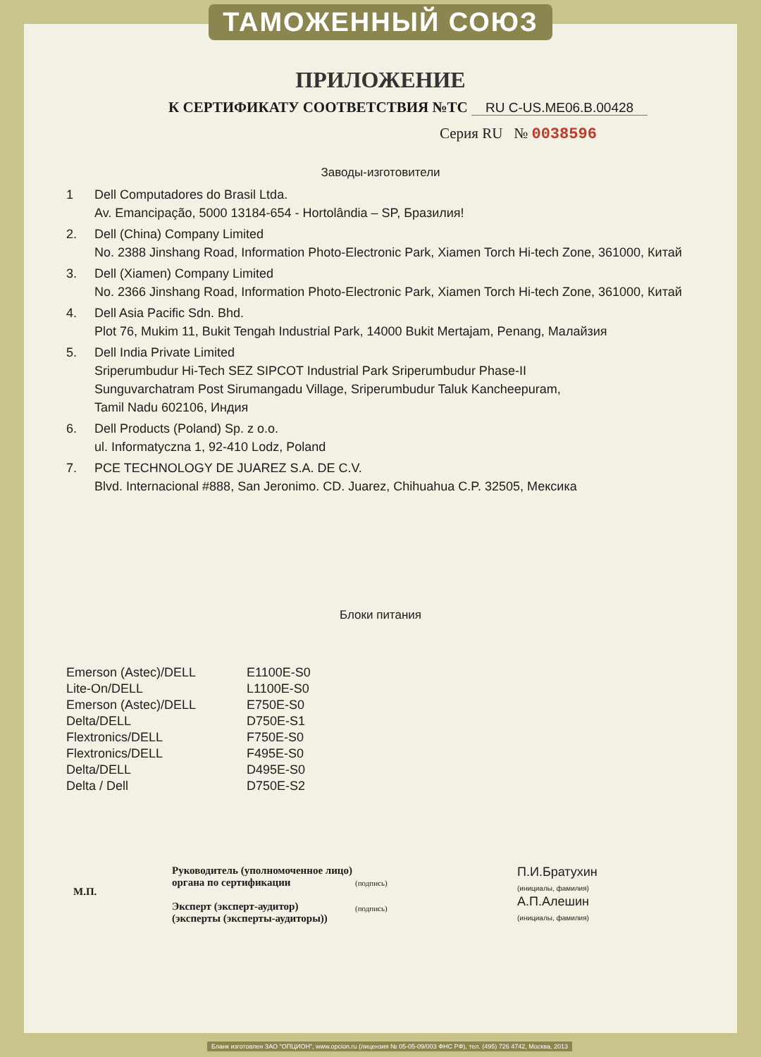ТАМОЖЕННЫЙ СОЮЗ
ПРИЛОЖЕНИЕ
К СЕРТИФИКАТУ СООТВЕТСТВИЯ №ТС RU C-US.ME06.B.00428
Серия RU № 0038596
Заводы-изготовители
1 Dell Computadores do Brasil Ltda.
Av. Emancipação, 5000 13184-654 - Hortolândia – SP, Бразилия!
2. Dell (China) Company Limited
No. 2388 Jinshang Road, Information Photo-Electronic Park, Xiamen Torch Hi-tech Zone, 361000, Китай
3. Dell (Xiamen) Company Limited
No. 2366 Jinshang Road, Information Photo-Electronic Park, Xiamen Torch Hi-tech Zone, 361000, Китай
4. Dell Asia Pacific Sdn. Bhd.
Plot 76, Mukim 11, Bukit Tengah Industrial Park, 14000 Bukit Mertajam, Penang, Малайзия
5. Dell India Private Limited
Sriperumbudur Hi-Tech SEZ SIPCOT Industrial Park Sriperumbudur Phase-II
Sunguvarchatram Post Sirumangadu Village, Sriperumbudur Taluk Kancheepuram,
Tamil Nadu 602106, Индия
6. Dell Products (Poland) Sp. z o.o.
ul. Informatyczna 1, 92-410 Lodz, Poland
7. PCE TECHNOLOGY DE JUAREZ S.A. DE C.V.
Blvd. Internacional #888, San Jeronimo. CD. Juarez, Chihuahua C.P. 32505, Мексика
Блоки питания
| Emerson (Astec)/DELL | E1100E-S0 |
| Lite-On/DELL | L1100E-S0 |
| Emerson (Astec)/DELL | E750E-S0 |
| Delta/DELL | D750E-S1 |
| Flextronics/DELL | F750E-S0 |
| Flextronics/DELL | F495E-S0 |
| Delta/DELL | D495E-S0 |
| Delta / Dell | D750E-S2 |
М.П.
Руководитель (уполномоченное лицо) органа по сертификации
Эксперт (эксперт-аудитор)
(эксперты (эксперты-аудиторы))
(подпись)
(подпись)
П.И.Братухин
(инициалы, фамилия)
А.П.Алешин
(инициалы, фамилия)
Бланк изготовлен ЗАО "ОПЦИОН", www.opcion.ru (лицензия № 05-05-09/003 ФНС РФ), тел. (495) 726 4742, Москва, 2013